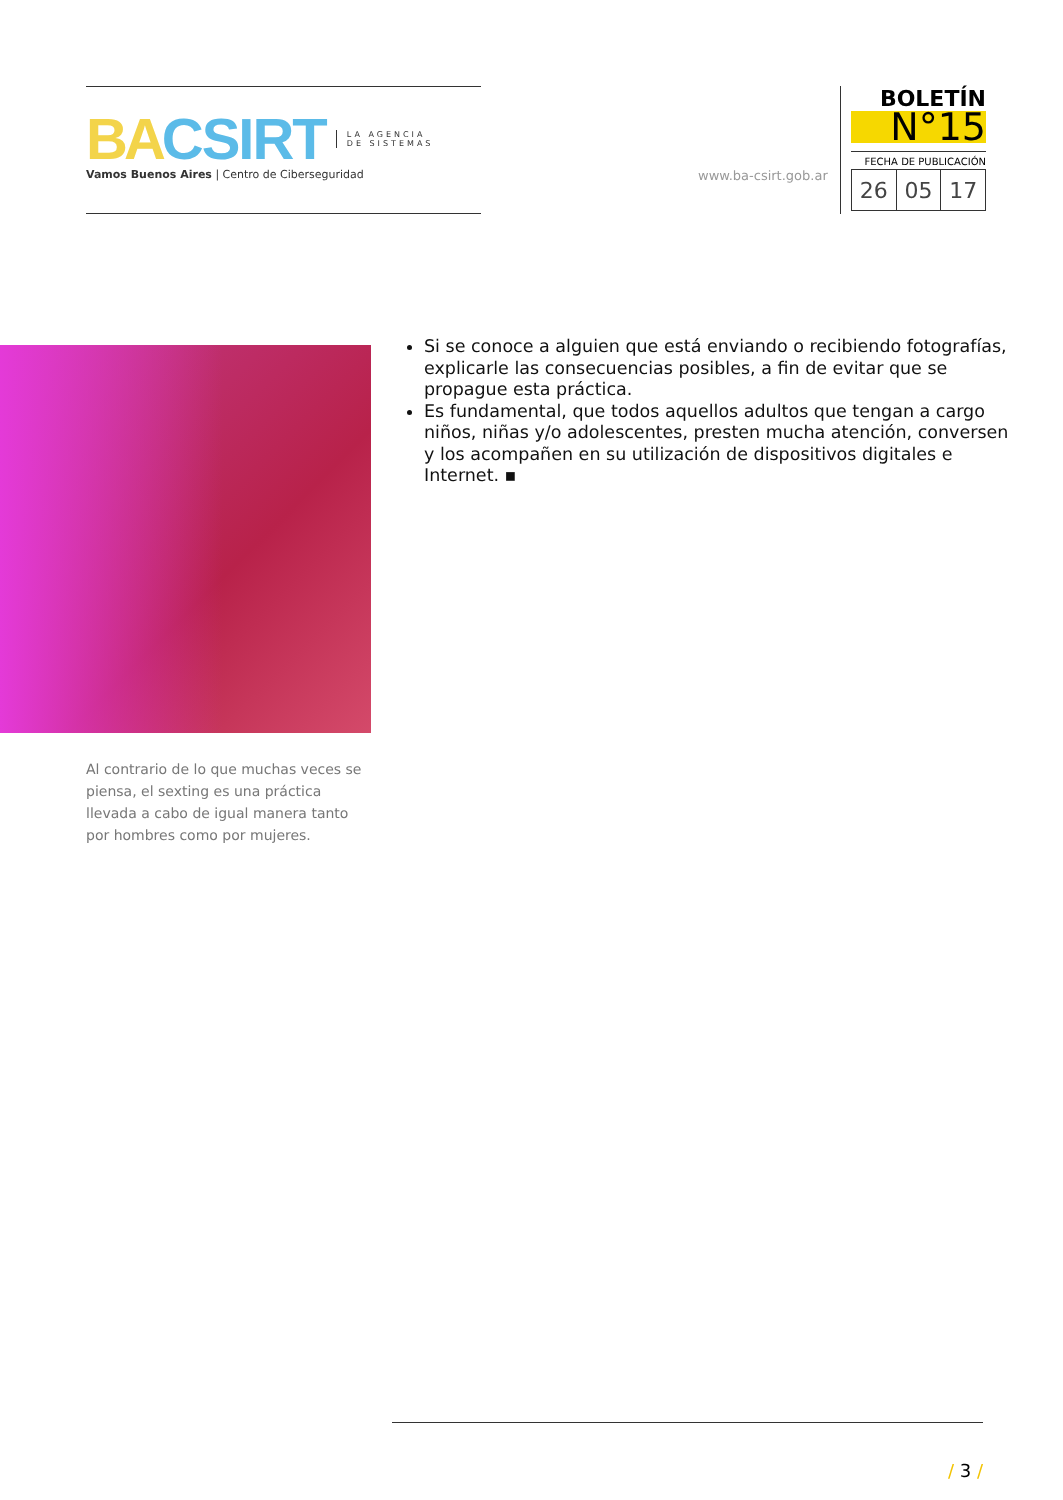BA CSIRT LA AGENCIA
DE SISTEMAS
Vamos Buenos Aires | Centro de Ciberseguridad
www.ba-csirt.gob.ar
BOLETÍN
N°15
FECHA DE PUBLICACIÓN
| 26 | 05 | 17 |
Si se conoce a alguien que está enviando o recibiendo fotografías, explicarle las consecuencias posibles, a fin de evitar que se propague esta práctica.
Es fundamental, que todos aquellos adultos que tengan a cargo niños, niñas y/o adolescentes, presten mucha atención, conversen y los acompañen en su utilización de dispositivos digitales e Internet. ▪
Al contrario de lo que muchas veces se piensa, el sexting es una práctica llevada a cabo de igual manera tanto por hombres como por mujeres.
/ 3 /